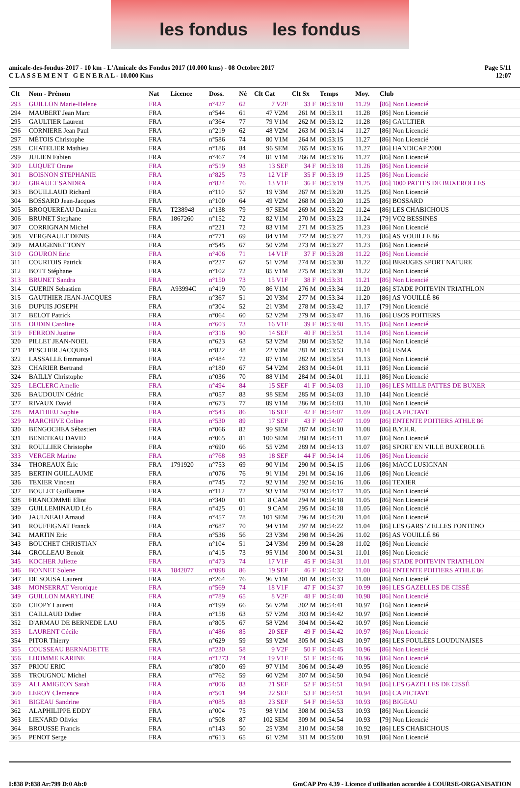les fondus les fondus
amicale-des-fondus-2017 - 10 km - L'Amicale des Fondus 2017 (10.000 kms) - 08 Octobre 2017
C L A S S E M E N T G E N E R A L - 10.000 Kms
Page 5/11
12:07
| Clt | Nom - Prénom | Nat | Licence | Doss. | Né | Clt Cat | Clt Sx | Temps | Moy. | Club |
| --- | --- | --- | --- | --- | --- | --- | --- | --- | --- | --- |
| 293 | GUILLON Marie-Helene | FRA | | n°427 | 62 | 7 V2F | 33 F | 00:53:10 | 11.29 | [86] Non Licencié |
| 294 | MAUBERT Jean Marc | FRA | | n°544 | 61 | 47 V2M | 261 M | 00:53:11 | 11.28 | [86] Non Licencié |
| 295 | GAULTIER Laurent | FRA | | n°364 | 77 | 79 V1M | 262 M | 00:53:12 | 11.28 | [86] GAULTIER |
| 296 | CORNIERE Jean Paul | FRA | | n°219 | 62 | 48 V2M | 263 M | 00:53:14 | 11.27 | [86] Non Licencié |
| 297 | MÉTOIS Christophe | FRA | | n°586 | 74 | 80 V1M | 264 M | 00:53:15 | 11.27 | [86] Non Licencié |
| 298 | CHATELIER Mathieu | FRA | | n°186 | 84 | 96 SEM | 265 M | 00:53:16 | 11.27 | [86] HANDICAP 2000 |
| 299 | JULIEN Fabien | FRA | | n°467 | 74 | 81 V1M | 266 M | 00:53:16 | 11.27 | [86] Non Licencié |
| 300 | LUQUET Orane | FRA | | n°519 | 93 | 13 SEF | 34 F | 00:53:18 | 11.26 | [86] Non Licencié |
| 301 | BOISNON STEPHANIE | FRA | | n°825 | 73 | 12 V1F | 35 F | 00:53:19 | 11.25 | [86] Non Licencié |
| 302 | GIRAULT SANDRA | FRA | | n°824 | 76 | 13 V1F | 36 F | 00:53:19 | 11.25 | [86] 1000 PATTES DE BUXEROLLES |
| 303 | BOUILLAUD Richard | FRA | | n°110 | 57 | 19 V3M | 267 M | 00:53:20 | 11.25 | [86] Non Licencié |
| 304 | BOSSARD Jean-Jacques | FRA | | n°100 | 64 | 49 V2M | 268 M | 00:53:20 | 11.25 | [86] BOSSARD |
| 305 | BROQUEREAU Damien | FRA | T238948 | n°138 | 79 | 97 SEM | 269 M | 00:53:22 | 11.24 | [86] LES CHABICHOUS |
| 306 | BRUNET Stephane | FRA | 1867260 | n°152 | 72 | 82 V1M | 270 M | 00:53:23 | 11.24 | [79] VO2 BESSINES |
| 307 | CORRIGNAN Michel | FRA | | n°221 | 72 | 83 V1M | 271 M | 00:53:25 | 11.23 | [86] Non Licencié |
| 308 | VERGNAULT DENIS | FRA | | n°771 | 69 | 84 V1M | 272 M | 00:53:27 | 11.23 | [86] AS VOUILLE 86 |
| 309 | MAUGENET TONY | FRA | | n°545 | 67 | 50 V2M | 273 M | 00:53:27 | 11.23 | [86] Non Licencié |
| 310 | GOURON Eric | FRA | | n°406 | 71 | 14 V1F | 37 F | 00:53:28 | 11.22 | [86] Non Licencié |
| 311 | COURTOIS Patrick | FRA | | n°227 | 67 | 51 V2M | 274 M | 00:53:30 | 11.22 | [86] BERUGES SPORT NATURE |
| 312 | BOTT Stéphane | FRA | | n°102 | 72 | 85 V1M | 275 M | 00:53:30 | 11.22 | [86] Non Licencié |
| 313 | BRUNET Sandra | FRA | | n°150 | 73 | 15 V1F | 38 F | 00:53:31 | 11.21 | [86] Non Licencié |
| 314 | GUERIN Sebastien | FRA | A93994C | n°419 | 70 | 86 V1M | 276 M | 00:53:34 | 11.20 | [86] STADE POITEVIN TRIATHLON |
| 315 | GAUTHIER JEAN-JACQUES | FRA | | n°367 | 51 | 20 V3M | 277 M | 00:53:34 | 11.20 | [86] AS VOUILLÉ 86 |
| 316 | DUPUIS JOSEPH | FRA | | n°304 | 52 | 21 V3M | 278 M | 00:53:42 | 11.17 | [79] Non Licencié |
| 317 | BELOT Patrick | FRA | | n°064 | 60 | 52 V2M | 279 M | 00:53:47 | 11.16 | [86] USOS POITIERS |
| 318 | OUDIN Caroline | FRA | | n°603 | 73 | 16 V1F | 39 F | 00:53:48 | 11.15 | [86] Non Licencié |
| 319 | FERRON Justine | FRA | | n°316 | 90 | 14 SEF | 40 F | 00:53:51 | 11.14 | [86] Non Licencié |
| 320 | PILLET JEAN-NOEL | FRA | | n°623 | 63 | 53 V2M | 280 M | 00:53:52 | 11.14 | [86] Non Licencié |
| 321 | PESCHER JACQUES | FRA | | n°822 | 48 | 22 V3M | 281 M | 00:53:53 | 11.14 | [86] USMA |
| 322 | LASSALLE Emmanuel | FRA | | n°484 | 72 | 87 V1M | 282 M | 00:53:54 | 11.13 | [86] Non Licencié |
| 323 | CHARIER Bertrand | FRA | | n°180 | 67 | 54 V2M | 283 M | 00:54:01 | 11.11 | [86] Non Licencié |
| 324 | BAILLY Christophe | FRA | | n°036 | 70 | 88 V1M | 284 M | 00:54:01 | 11.11 | [86] Non Licencié |
| 325 | LECLERC Amelie | FRA | | n°494 | 84 | 15 SEF | 41 F | 00:54:03 | 11.10 | [86] LES MILLE PATTES DE BUXER |
| 326 | BAUDOUIN Cédric | FRA | | n°057 | 83 | 98 SEM | 285 M | 00:54:03 | 11.10 | [44] Non Licencié |
| 327 | RIVAUX David | FRA | | n°673 | 77 | 89 V1M | 286 M | 00:54:03 | 11.10 | [86] Non Licencié |
| 328 | MATHIEU Sophie | FRA | | n°543 | 86 | 16 SEF | 42 F | 00:54:07 | 11.09 | [86] CA PICTAVE |
| 329 | MARCHIVE Coline | FRA | | n°530 | 89 | 17 SEF | 43 F | 00:54:07 | 11.09 | [86] ENTENTE POITIERS ATHLE 86 |
| 330 | BENGOCHEA Sébastien | FRA | | n°066 | 82 | 99 SEM | 287 M | 00:54:10 | 11.08 | [86] B.Y.H.R. |
| 331 | BENETEAU DAVID | FRA | | n°065 | 81 | 100 SEM | 288 M | 00:54:11 | 11.07 | [86] Non Licencié |
| 332 | ROULLIER Christophe | FRA | | n°690 | 66 | 55 V2M | 289 M | 00:54:13 | 11.07 | [86] SPORT EN VILLE BUXEROLLE |
| 333 | VERGER Marine | FRA | | n°768 | 93 | 18 SEF | 44 F | 00:54:14 | 11.06 | [86] Non Licencié |
| 334 | THOREAUX Éric | FRA | 1791920 | n°753 | 69 | 90 V1M | 290 M | 00:54:15 | 11.06 | [86] MACC LUSIGNAN |
| 335 | BERTIN GUILLAUME | FRA | | n°076 | 76 | 91 V1M | 291 M | 00:54:16 | 11.06 | [86] Non Licencié |
| 336 | TEXIER Vincent | FRA | | n°745 | 72 | 92 V1M | 292 M | 00:54:16 | 11.06 | [86] TEXIER |
| 337 | BOULET Guillaume | FRA | | n°112 | 72 | 93 V1M | 293 M | 00:54:17 | 11.05 | [86] Non Licencié |
| 338 | FRANCOMME Eliot | FRA | | n°340 | 01 | 8 CAM | 294 M | 00:54:18 | 11.05 | [86] Non Licencié |
| 339 | GUILLEMINAUD Léo | FRA | | n°425 | 01 | 9 CAM | 295 M | 00:54:18 | 11.05 | [86] Non Licencié |
| 340 | JAULNEAU Arnaud | FRA | | n°457 | 78 | 101 SEM | 296 M | 00:54:20 | 11.04 | [86] Non Licencié |
| 341 | ROUFFIGNAT Franck | FRA | | n°687 | 70 | 94 V1M | 297 M | 00:54:22 | 11.04 | [86] LES GARS 'Z'ELLES FONTENO |
| 342 | MARTIN Eric | FRA | | n°536 | 56 | 23 V3M | 298 M | 00:54:26 | 11.02 | [86] AS VOUILLÉ 86 |
| 343 | BOUCHET CHRISTIAN | FRA | | n°104 | 51 | 24 V3M | 299 M | 00:54:28 | 11.02 | [86] Non Licencié |
| 344 | GROLLEAU Benoit | FRA | | n°415 | 73 | 95 V1M | 300 M | 00:54:31 | 11.01 | [86] Non Licencié |
| 345 | KOCHER Juliette | FRA | | n°473 | 74 | 17 V1F | 45 F | 00:54:31 | 11.01 | [86] STADE POITEVIN TRIATHLON |
| 346 | BONNET Solene | FRA | 1842077 | n°098 | 86 | 19 SEF | 46 F | 00:54:32 | 11.00 | [86] ENTENTE POITIERS ATHLE 86 |
| 347 | DE SOUSA Laurent | FRA | | n°264 | 76 | 96 V1M | 301 M | 00:54:33 | 11.00 | [86] Non Licencié |
| 348 | MONSERRAT Veronique | FRA | | n°569 | 74 | 18 V1F | 47 F | 00:54:37 | 10.99 | [86] LES GAZELLES DE CISSÉ |
| 349 | GUILLON MARYLINE | FRA | | n°789 | 65 | 8 V2F | 48 F | 00:54:40 | 10.98 | [86] Non Licencié |
| 350 | CHOPY Laurent | FRA | | n°199 | 66 | 56 V2M | 302 M | 00:54:41 | 10.97 | [16] Non Licencié |
| 351 | CAILLAUD Didier | FRA | | n°158 | 63 | 57 V2M | 303 M | 00:54:42 | 10.97 | [86] Non Licencié |
| 352 | D'ARMAU DE BERNEDE LAU | FRA | | n°805 | 67 | 58 V2M | 304 M | 00:54:42 | 10.97 | [86] Non Licencié |
| 353 | LAURENT Cécile | FRA | | n°486 | 85 | 20 SEF | 49 F | 00:54:42 | 10.97 | [86] Non Licencié |
| 354 | PITOR Thierry | FRA | | n°629 | 59 | 59 V2M | 305 M | 00:54:43 | 10.97 | [86] LES FOULÉES LOUDUNAISES |
| 355 | COUSSEAU BERNADETTE | FRA | | n°230 | 58 | 9 V2F | 50 F | 00:54:45 | 10.96 | [86] Non Licencié |
| 356 | LHOMME KARINE | FRA | | n°1273 | 74 | 19 V1F | 51 F | 00:54:46 | 10.96 | [86] Non Licencié |
| 357 | PRIOU ERIC | FRA | | n°800 | 69 | 97 V1M | 306 M | 00:54:49 | 10.95 | [86] Non Licencié |
| 358 | TROUGNOU Michel | FRA | | n°762 | 59 | 60 V2M | 307 M | 00:54:50 | 10.94 | [86] Non Licencié |
| 359 | ALLAMIGEON Sarah | FRA | | n°006 | 83 | 21 SEF | 52 F | 00:54:51 | 10.94 | [86] LES GAZELLES DE CISSÉ |
| 360 | LEROY Clemence | FRA | | n°501 | 94 | 22 SEF | 53 F | 00:54:51 | 10.94 | [86] CA PICTAVE |
| 361 | BIGEAU Sandrine | FRA | | n°085 | 83 | 23 SEF | 54 F | 00:54:53 | 10.93 | [86] BIGEAU |
| 362 | ALAPHILIPPE EDDY | FRA | | n°004 | 75 | 98 V1M | 308 M | 00:54:53 | 10.93 | [86] Non Licencié |
| 363 | LIENARD Olivier | FRA | | n°508 | 87 | 102 SEM | 309 M | 00:54:54 | 10.93 | [79] Non Licencié |
| 364 | BROUSSE Francis | FRA | | n°143 | 50 | 25 V3M | 310 M | 00:54:58 | 10.92 | [86] LES CHABICHOUS |
| 365 | PENOT Serge | FRA | | n°613 | 65 | 61 V2M | 311 M | 00:55:00 | 10.91 | [86] Non Licencié |
I:838 P:838 Ar:799 D:0 Ab:0 GmCAP Pro 4.39 - Licence d'utilisation accordée à COURSE-ORGANISATION